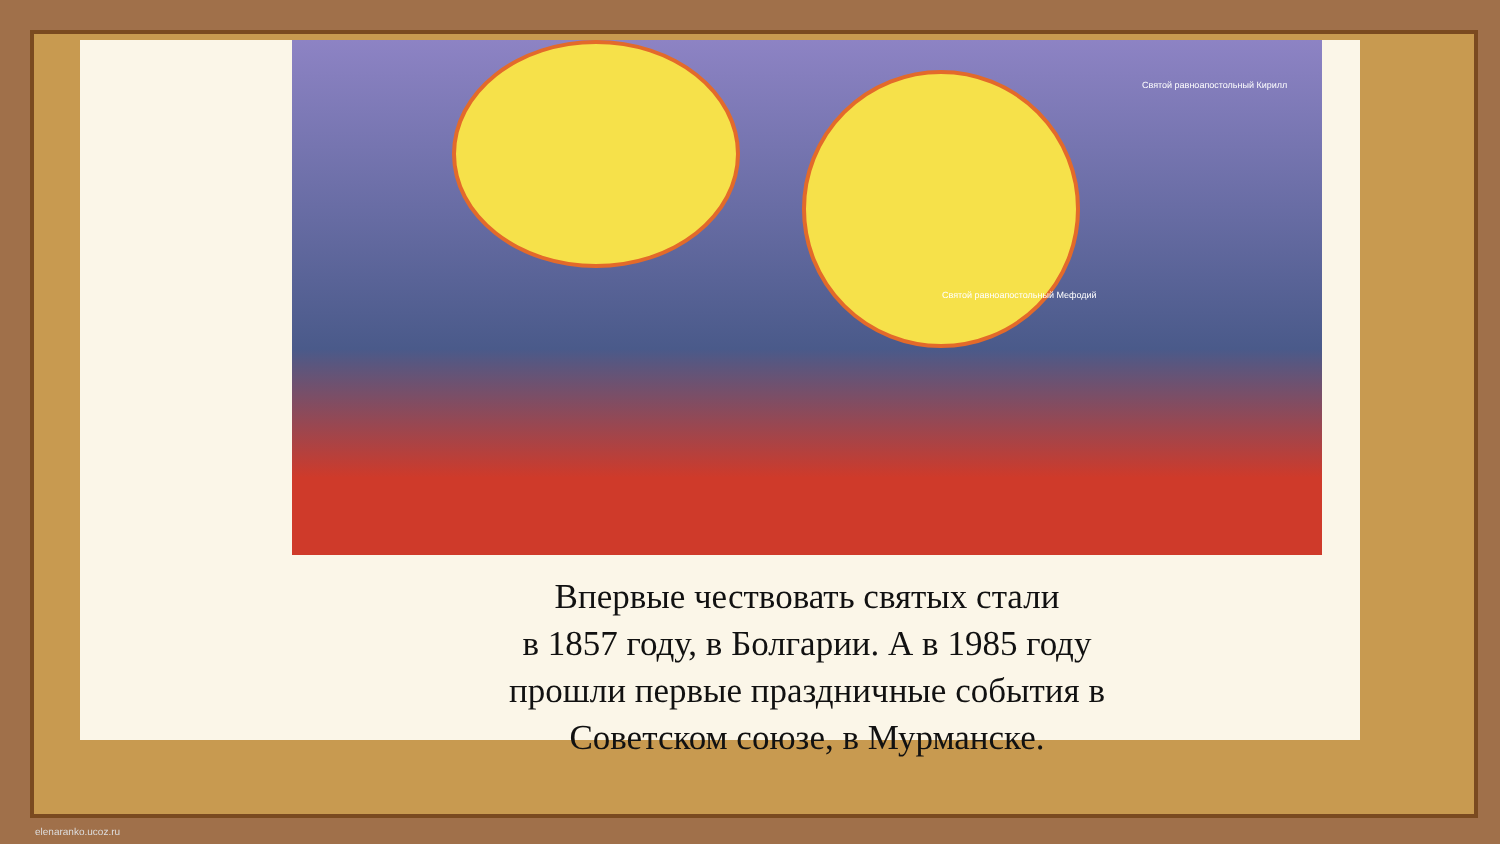Святой равноапостольный Мефодий
Святой равноапостольный Кирилл
Впервые чествовать святых стали
в 1857 году, в Болгарии. А в 1985 году
прошли первые праздничные события в
Советском союзе, в Мурманске.
elenaranko.ucoz.ru